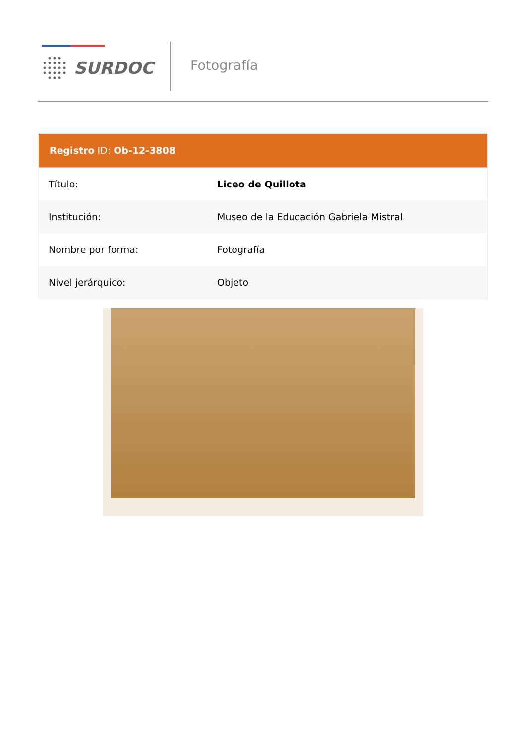SURDOC Fotografía
Registro ID: Ob-12-3808
| Título: | Liceo de Quillota |
| Institución: | Museo de la Educación Gabriela Mistral |
| Nombre por forma: | Fotografía |
| Nivel jerárquico: | Objeto |